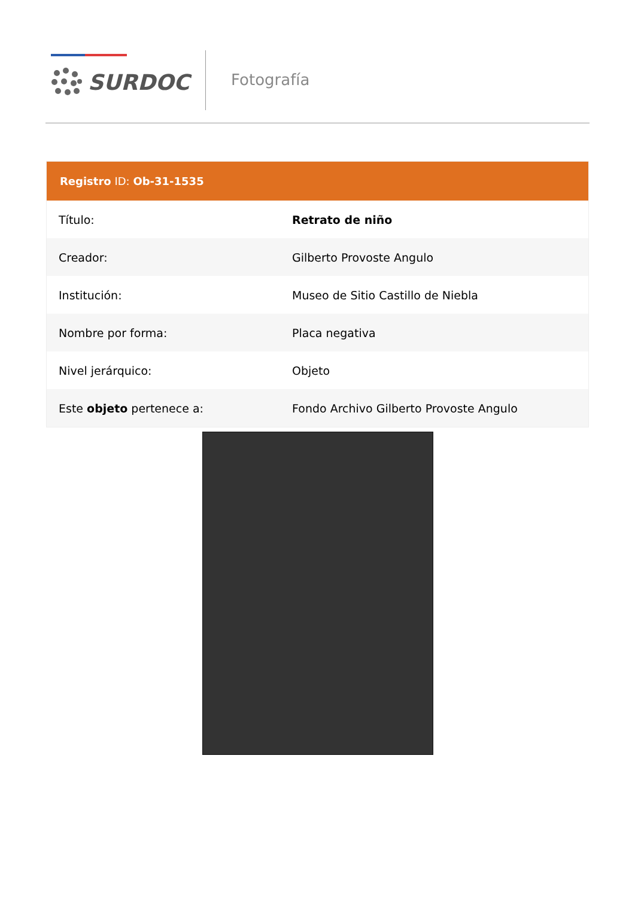SURDOC Fotografía
Registro ID: Ob-31-1535
| Título: | Retrato de niño |
| Creador: | Gilberto Provoste Angulo |
| Institución: | Museo de Sitio Castillo de Niebla |
| Nombre por forma: | Placa negativa |
| Nivel jerárquico: | Objeto |
| Este objeto pertenece a: | Fondo Archivo Gilberto Provoste Angulo |